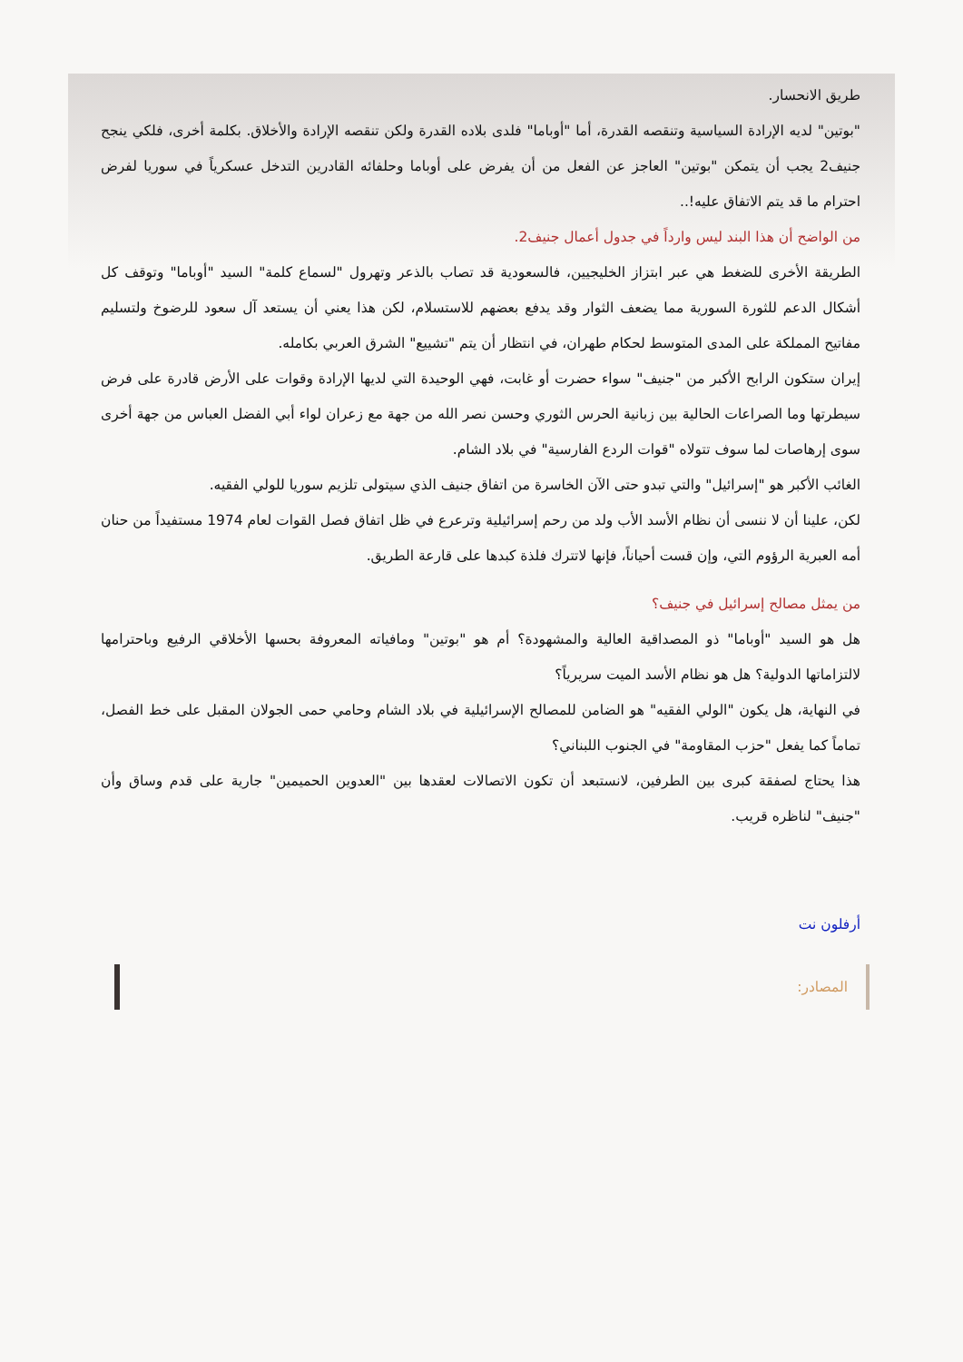طريق الانحسار.
"بوتين" لديه الإرادة السياسية وتنقصه القدرة، أما "أوباما" فلدى بلاده القدرة ولكن تنقصه الإرادة والأخلاق. بكلمة أخرى، فلكي ينجح جنيف2 يجب أن يتمكن "بوتين" العاجز عن الفعل من أن يفرض على أوباما وحلفائه القادرين التدخل عسكرياً في سوريا لفرض احترام ما قد يتم الاتفاق عليه!..
من الواضح أن هذا البند ليس وارداً في جدول أعمال جنيف2.
الطريقة الأخرى للضغط هي عبر ابتزاز الخليجيين، فالسعودية قد تصاب بالذعر وتهرول "لسماع كلمة" السيد "أوباما" وتوقف كل أشكال الدعم للثورة السورية مما يضعف الثوار وقد يدفع بعضهم للاستسلام، لكن هذا يعني أن يستعد آل سعود للرضوخ ولتسليم مفاتيح المملكة على المدى المتوسط لحكام طهران، في انتظار أن يتم "تشييع" الشرق العربي بكامله.
إيران ستكون الرابح الأكبر من "جنيف" سواء حضرت أو غابت، فهي الوحيدة التي لديها الإرادة وقوات على الأرض قادرة على فرض سيطرتها وما الصراعات الحالية بين زبانية الحرس الثوري وحسن نصر الله من جهة مع زعران لواء أبي الفضل العباس من جهة أخرى سوى إرهاصات لما سوف تتولاه "قوات الردع الفارسية" في بلاد الشام.
الغائب الأكبر هو "إسرائيل" والتي تبدو حتى الآن الخاسرة من اتفاق جنيف الذي سيتولى تلزيم سوريا للولي الفقيه.
لكن، علينا أن لا ننسى أن نظام الأسد الأب ولد من رحم إسرائيلية وترعرع في ظل اتفاق فصل القوات لعام 1974 مستفيداً من حنان أمه العبرية الرؤوم التي، وإن قست أحياناً، فإنها لاتترك فلذة كبدها على قارعة الطريق.
من يمثل مصالح إسرائيل في جنيف؟
هل هو السيد "أوباما" ذو المصداقية العالية والمشهودة؟ أم هو "بوتين" ومافياته المعروفة بحسها الأخلاقي الرفيع وباحترامها لالتزاماتها الدولية؟ هل هو نظام الأسد الميت سريرياً؟
في النهاية، هل يكون "الولي الفقيه" هو الضامن للمصالح الإسرائيلية في بلاد الشام وحامي حمى الجولان المقبل على خط الفصل، تماماً كما يفعل "حزب المقاومة" في الجنوب اللبناني؟
هذا يحتاج لصفقة كبرى بين الطرفين، لانستبعد أن تكون الاتصالات لعقدها بين "العدوين الحميمين" جارية على قدم وساق وأن "جنيف" لناظره قريب.
أرفلون نت
المصادر: